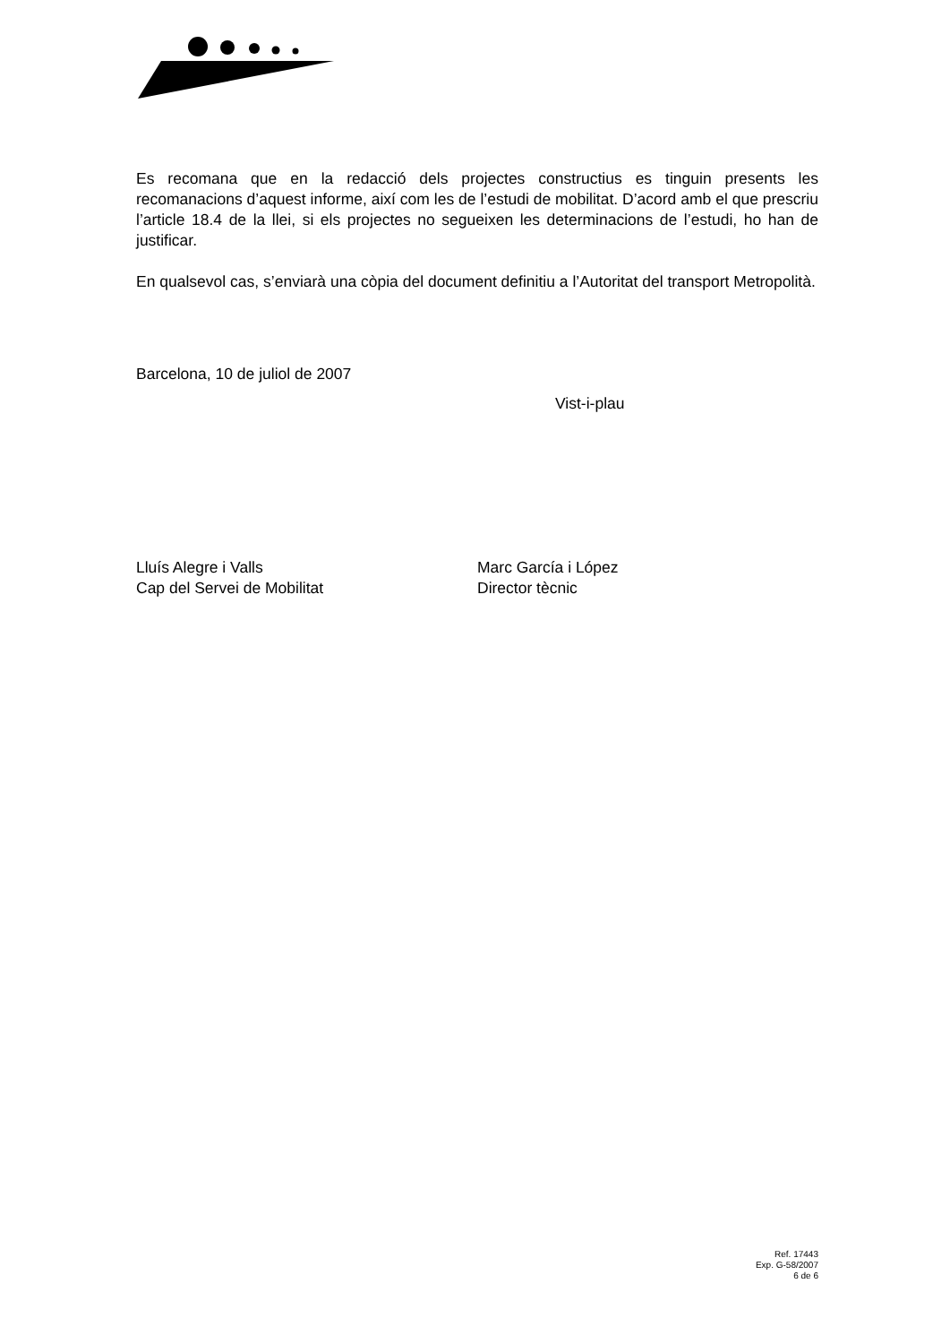Es recomana que en la redacció dels projectes constructius es tinguin presents les recomanacions d’aquest informe, així com les de l’estudi de mobilitat. D’acord amb el que prescriu l’article 18.4 de la llei, si els projectes no segueixen les determinacions de l’estudi, ho han de justificar.
En qualsevol cas, s’enviarà una còpia del document definitiu a l’Autoritat del transport Metropolità.
Barcelona, 10 de juliol de 2007
Vist-i-plau
Lluís Alegre i Valls
Cap del Servei de Mobilitat
Marc García i López
Director tècnic
Ref. 17443
Exp. G-58/2007
6 de 6